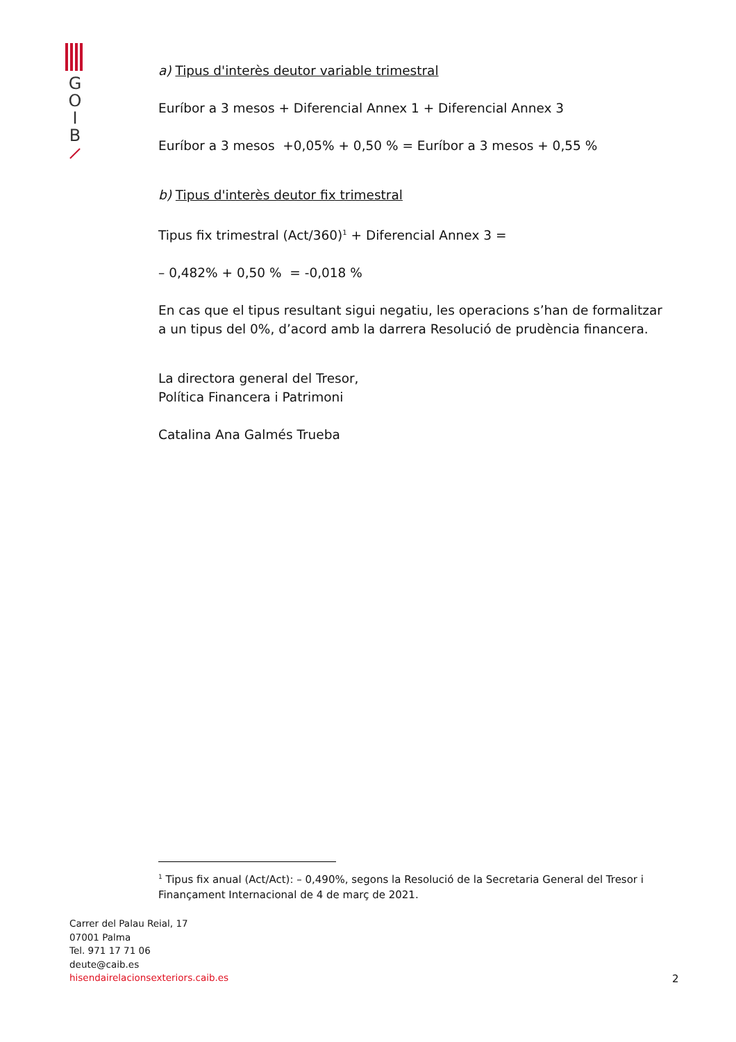G
O
I
B
a) Tipus d'interès deutor variable trimestral
Euríbor a 3 mesos + Diferencial Annex 1 + Diferencial Annex 3
Euríbor a 3 mesos +0,05% + 0,50 % = Euríbor a 3 mesos + 0,55 %
b) Tipus d'interès deutor fix trimestral
Tipus fix trimestral (Act/360)<sup>1</sup> + Diferencial Annex 3 =
– 0,482% + 0,50 % = -0,018 %
En cas que el tipus resultant sigui negatiu, les operacions s’han de formalitzar a un tipus del 0%, d’acord amb la darrera Resolució de prudència financera.
La directora general del Tresor,
Política Financera i Patrimoni
Catalina Ana Galmés Trueba
<sup>1</sup> Tipus fix anual (Act/Act): – 0,490%, segons la Resolució de la Secretaria General del Tresor i Finançament Internacional de 4 de març de 2021.
Carrer del Palau Reial, 17
07001 Palma
Tel. 971 17 71 06
deute@caib.es
hisendairelacionsexteriors.caib.es
2